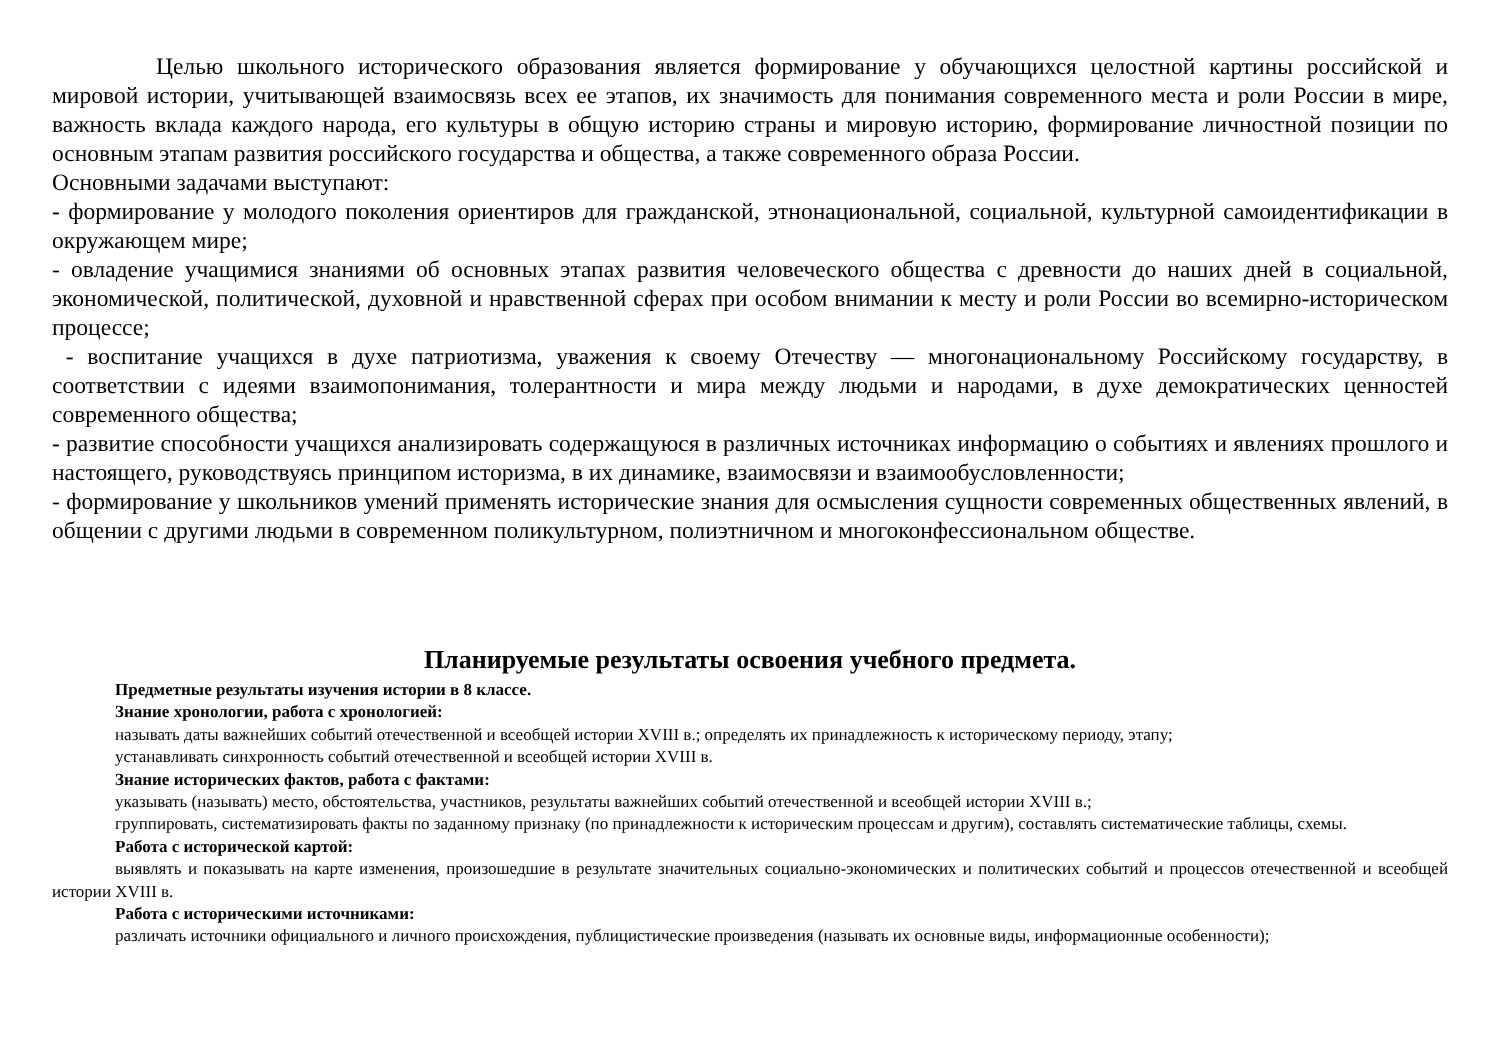Целью школьного исторического образования является формирование у обучающихся целостной картины российской и мировой истории, учитывающей взаимосвязь всех ее этапов, их значимость для понимания современного места и роли России в мире, важность вклада каждого народа, его культуры в общую историю страны и мировую историю, формирование личностной позиции по основным этапам развития российского государства и общества, а также современного образа России.
Основными задачами выступают:
- формирование у молодого поколения ориентиров для гражданской, этнонациональной, социальной, культурной самоидентификации в окружающем мире;
- овладение учащимися знаниями об основных этапах развития человеческого общества с древности до наших дней в социальной, экономической, политической, духовной и нравственной сферах при особом внимании к месту и роли России во всемирно-историческом процессе;
- воспитание учащихся в духе патриотизма, уважения к своему Отечеству — многонациональному Российскому государству, в соответствии с идеями взаимопонимания, толерантности и мира между людьми и народами, в духе демократических ценностей современного общества;
- развитие способности учащихся анализировать содержащуюся в различных источниках информацию о событиях и явлениях прошлого и настоящего, руководствуясь принципом историзма, в их динамике, взаимосвязи и взаимообусловленности;
- формирование у школьников умений применять исторические знания для осмысления сущности современных общественных явлений, в общении с другими людьми в современном поликультурном, полиэтничном и многоконфессиональном обществе.
Планируемые результаты освоения учебного предмета.
Предметные результаты изучения истории в 8 классе.
Знание хронологии, работа с хронологией:
называть даты важнейших событий отечественной и всеобщей истории XVIII в.; определять их принадлежность к историческому периоду, этапу;
устанавливать синхронность событий отечественной и всеобщей истории XVIII в.
Знание исторических фактов, работа с фактами:
указывать (называть) место, обстоятельства, участников, результаты важнейших событий отечественной и всеобщей истории XVIII в.;
группировать, систематизировать факты по заданному признаку (по принадлежности к историческим процессам и другим), составлять систематические таблицы, схемы.
Работа с исторической картой:
выявлять и показывать на карте изменения, произошедшие в результате значительных социально-экономических и политических событий и процессов отечественной и всеобщей истории XVIII в.
Работа с историческими источниками:
различать источники официального и личного происхождения, публицистические произведения (называть их основные виды, информационные особенности);